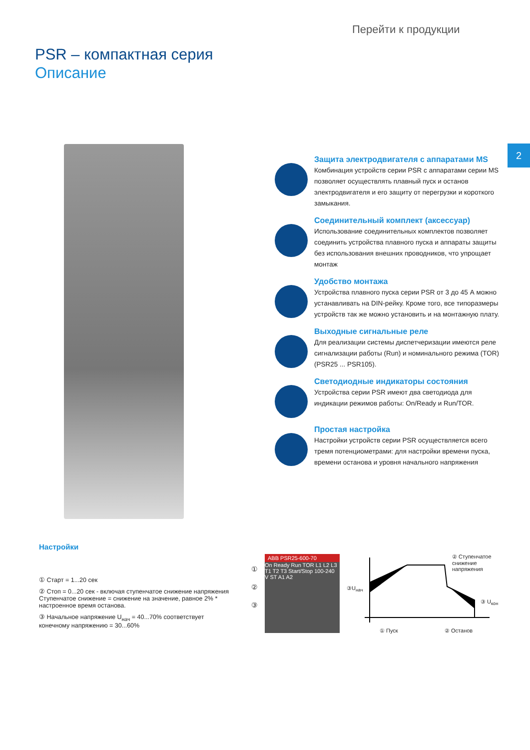Перейти к продукции
PSR – компактная серия
Описание
2
Защита электродвигателя с аппаратами MS
Комбинация устройств серии PSR с аппаратами серии MS позволяет осуществлять плавный пуск и останов электродвигателя и его защиту от перегрузки и короткого замыкания.
Соединительный комплект (аксессуар)
Использование соединительных комплектов позволяет соединить устройства плавного пуска и аппараты защиты без использования внешних проводников, что упрощает монтаж
Удобство монтажа
Устройства плавного пуска серии PSR от 3 до 45 А можно устанавливать на DIN-рейку. Кроме того, все типоразмеры устройств так же можно установить и на монтажную плату.
Выходные сигнальные реле
Для реализации системы диспетчеризации имеются реле сигнализации работы (Run) и номинального режима (TOR) (PSR25 ... PSR105).
Светодиодные индикаторы состояния
Устройства серии PSR имеют два светодиода для индикации режимов работы: On/Ready и Run/TOR.
Простая настройка
Настройки устройств серии PSR осуществляется всего тремя потенциометрами: для настройки времени пуска, времени останова и уровня начального напряжения
Настройки
① Старт = 1...20 сек
② Стоп = 0...20 сек - включая ступенчатое снижение напряжения
Ступенчатое снижение = снижение на значение, равное 2% * настроенное время останова.
③ Начальное напряжение U<sub>нач</sub> = 40...70% соответствует конечному напряжению = 30...60%
ABB PSR25-600-70
On Ready Run TOR L1 L2 L3 T1 T2 T3 Start/Stop 100-240 V ST A1 A2
①
②
③
② Ступенчатое снижение напряжения
③U<sub>нач</sub>
③ U<sub>кон</sub>
① Пуск ② Останов